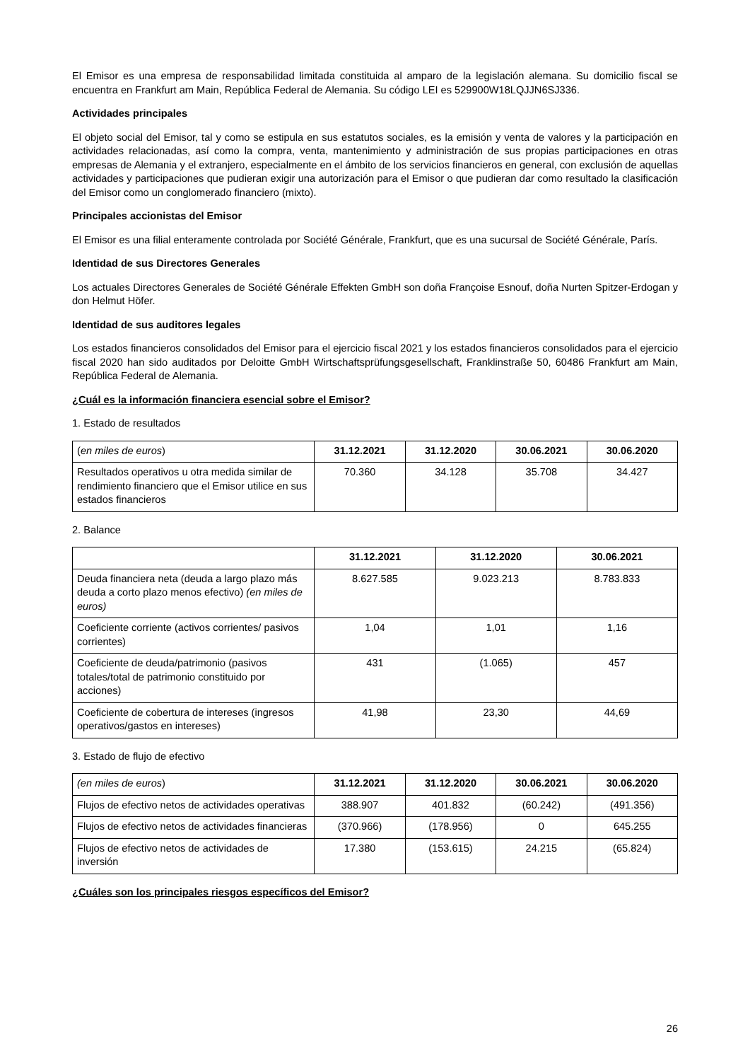El Emisor es una empresa de responsabilidad limitada constituida al amparo de la legislación alemana. Su domicilio fiscal se encuentra en Frankfurt am Main, República Federal de Alemania. Su código LEI es 529900W18LQJJN6SJ336.
Actividades principales
El objeto social del Emisor, tal y como se estipula en sus estatutos sociales, es la emisión y venta de valores y la participación en actividades relacionadas, así como la compra, venta, mantenimiento y administración de sus propias participaciones en otras empresas de Alemania y el extranjero, especialmente en el ámbito de los servicios financieros en general, con exclusión de aquellas actividades y participaciones que pudieran exigir una autorización para el Emisor o que pudieran dar como resultado la clasificación del Emisor como un conglomerado financiero (mixto).
Principales accionistas del Emisor
El Emisor es una filial enteramente controlada por Société Générale, Frankfurt, que es una sucursal de Société Générale, París.
Identidad de sus Directores Generales
Los actuales Directores Generales de Société Générale Effekten GmbH son doña Françoise Esnouf, doña Nurten Spitzer-Erdogan y don Helmut Höfer.
Identidad de sus auditores legales
Los estados financieros consolidados del Emisor para el ejercicio fiscal 2021 y los estados financieros consolidados para el ejercicio fiscal 2020 han sido auditados por Deloitte GmbH Wirtschaftsprüfungsgesellschaft, Franklinstraße 50, 60486 Frankfurt am Main, República Federal de Alemania.
¿Cuál es la información financiera esencial sobre el Emisor?
1. Estado de resultados
| ( en miles de euros ) | 31.12.2021 | 31.12.2020 | 30.06.2021 | 30.06.2020 |
| Resultados operativos u otra medida similar de rendimiento financiero que el Emisor utilice en sus estados financieros | 70.360 | 34.128 | 35.708 | 34.427 |
2. Balance
| | 31.12.2021 | 31.12.2020 | 30.06.2021 |
| Deuda financiera neta (deuda a largo plazo más deuda a corto plazo menos efectivo) (en miles de euros) | 8.627.585 | 9.023.213 | 8.783.833 |
| Coeficiente corriente (activos corrientes/ pasivos corrientes) | 1,04 | 1,01 | 1,16 |
| Coeficiente de deuda/patrimonio (pasivos totales/total de patrimonio constituido por acciones) | 431 | (1.065) | 457 |
| Coeficiente de cobertura de intereses (ingresos operativos/gastos en intereses) | 41,98 | 23,30 | 44,69 |
3. Estado de flujo de efectivo
| (en miles de euros ) | 31.12.2021 | 31.12.2020 | 30.06.2021 | 30.06.2020 |
| Flujos de efectivo netos de actividades operativas | 388.907 | 401.832 | (60.242) | (491.356) |
| Flujos de efectivo netos de actividades financieras | (370.966) | (178.956) | 0 | 645.255 |
| Flujos de efectivo netos de actividades de inversión | 17.380 | (153.615) | 24.215 | (65.824) |
¿Cuáles son los principales riesgos específicos del Emisor?
26